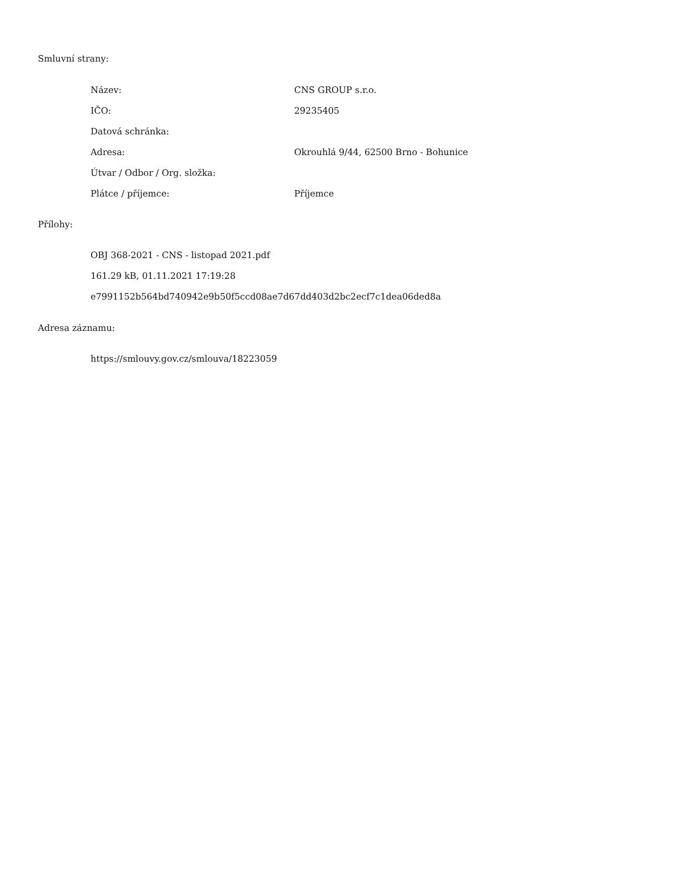Smluvní strany:
| Název: | CNS GROUP s.r.o. |
| IČO: | 29235405 |
| Datová schránka: | |
| Adresa: | Okrouhlá 9/44, 62500 Brno - Bohunice |
| Útvar / Odbor / Org. složka: | |
| Plátce / příjemce: | Příjemce |
Přílohy:
OBJ 368-2021 - CNS - listopad 2021.pdf
161.29 kB, 01.11.2021 17:19:28
e7991152b564bd740942e9b50f5ccd08ae7d67dd403d2bc2ecf7c1dea06ded8a
Adresa záznamu:
https://smlouvy.gov.cz/smlouva/18223059